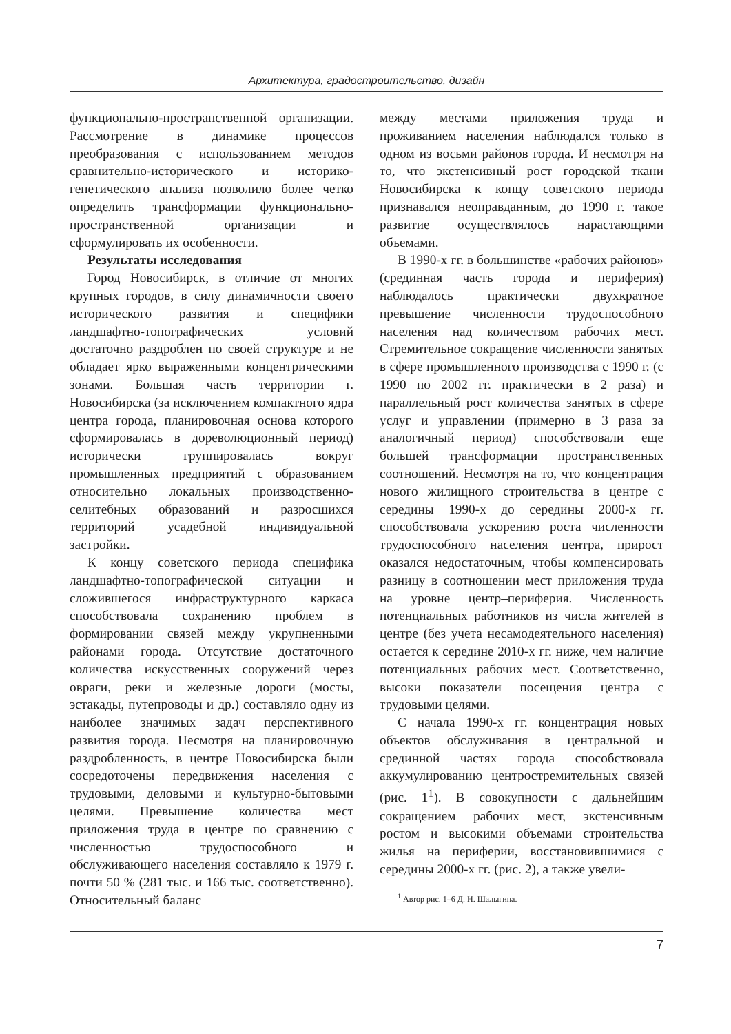Архитектура, градостроительство, дизайн
функционально-пространственной организации. Рассмотрение в динамике процессов преобразования с использованием методов сравнительно-исторического и историко-генетического анализа позволило более четко определить трансформации функционально-пространственной организации и сформулировать их особенности.
Результаты исследования
Город Новосибирск, в отличие от многих крупных городов, в силу динамичности своего исторического развития и специфики ландшафтно-топографических условий достаточно раздроблен по своей структуре и не обладает ярко выраженными концентрическими зонами. Большая часть территории г. Новосибирска (за исключением компактного ядра центра города, планировочная основа которого сформировалась в дореволюционный период) исторически группировалась вокруг промышленных предприятий с образованием относительно локальных производственно-селитебных образований и разросшихся территорий усадебной индивидуальной застройки.
К концу советского периода специфика ландшафтно-топографической ситуации и сложившегося инфраструктурного каркаса способствовала сохранению проблем в формировании связей между укрупненными районами города. Отсутствие достаточного количества искусственных сооружений через овраги, реки и железные дороги (мосты, эстакады, путепроводы и др.) составляло одну из наиболее значимых задач перспективного развития города. Несмотря на планировочную раздробленность, в центре Новосибирска были сосредоточены передвижения населения с трудовыми, деловыми и культурно-бытовыми целями. Превышение количества мест приложения труда в центре по сравнению с численностью трудоспособного и обслуживающего населения составляло к 1979 г. почти 50 % (281 тыс. и 166 тыс. соответственно). Относительный баланс
между местами приложения труда и проживанием населения наблюдался только в одном из восьми районов города. И несмотря на то, что экстенсивный рост городской ткани Новосибирска к концу советского периода признавался неоправданным, до 1990 г. такое развитие осуществлялось нарастающими объемами.
В 1990-х гг. в большинстве «рабочих районов» (срединная часть города и периферия) наблюдалось практически двухкратное превышение численности трудоспособного населения над количеством рабочих мест. Стремительное сокращение численности занятых в сфере промышленного производства с 1990 г. (с 1990 по 2002 гг. практически в 2 раза) и параллельный рост количества занятых в сфере услуг и управлении (примерно в 3 раза за аналогичный период) способствовали еще большей трансформации пространственных соотношений. Несмотря на то, что концентрация нового жилищного строительства в центре с середины 1990-х до середины 2000-х гг. способствовала ускорению роста численности трудоспособного населения центра, прирост оказался недостаточным, чтобы компенсировать разницу в соотношении мест приложения труда на уровне центр–периферия. Численность потенциальных работников из числа жителей в центре (без учета несамодеятельного населения) остается к середине 2010-х гг. ниже, чем наличие потенциальных рабочих мест. Соответственно, высоки показатели посещения центра с трудовыми целями.
С начала 1990-х гг. концентрация новых объектов обслуживания в центральной и срединной частях города способствовала аккумулированию центростремительных связей (рис. 1<sup>1</sup>). В совокупности с дальнейшим сокращением рабочих мест, экстенсивным ростом и высокими объемами строительства жилья на периферии, восстановившимися с середины 2000-х гг. (рис. 2), а также увели-
<sup>1</sup> Автор рис. 1–6 Д. Н. Шалыгина.
7